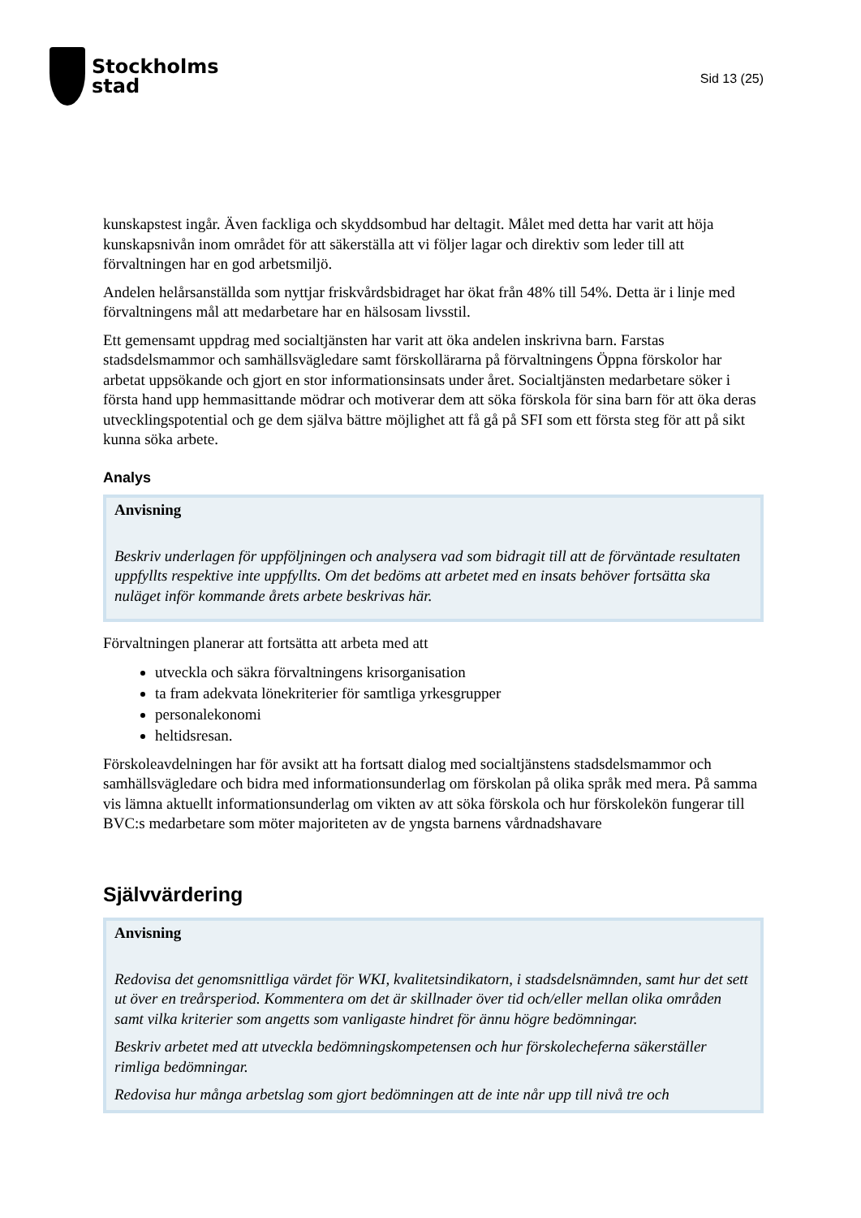Stockholms
stad
Sid 13 (25)
kunskapstest ingår. Även fackliga och skyddsombud har deltagit. Målet med detta har varit att höja kunskapsnivån inom området för att säkerställa att vi följer lagar och direktiv som leder till att förvaltningen har en god arbetsmiljö.
Andelen helårsanställda som nyttjar friskvårdsbidraget har ökat från 48% till 54%. Detta är i linje med förvaltningens mål att medarbetare har en hälsosam livsstil.
Ett gemensamt uppdrag med socialtjänsten har varit att öka andelen inskrivna barn. Farstas stadsdelsmammor och samhällsvägledare samt förskollärarna på förvaltningens Öppna förskolor har arbetat uppsökande och gjort en stor informationsinsats under året. Socialtjänsten medarbetare söker i första hand upp hemmasittande mödrar och motiverar dem att söka förskola för sina barn för att öka deras utvecklingspotential och ge dem själva bättre möjlighet att få gå på SFI som ett första steg för att på sikt kunna söka arbete.
Analys
Anvisning
Beskriv underlagen för uppföljningen och analysera vad som bidragit till att de förväntade resultaten uppfyllts respektive inte uppfyllts. Om det bedöms att arbetet med en insats behöver fortsätta ska nuläget inför kommande årets arbete beskrivas här.
Förvaltningen planerar att fortsätta att arbeta med att
utveckla och säkra förvaltningens krisorganisation
ta fram adekvata lönekriterier för samtliga yrkesgrupper
personalekonomi
heltidsresan.
Förskoleavdelningen har för avsikt att ha fortsatt dialog med socialtjänstens stadsdelsmammor och samhällsvägledare och bidra med informationsunderlag om förskolan på olika språk med mera. På samma vis lämna aktuellt informationsunderlag om vikten av att söka förskola och hur förskolekön fungerar till BVC:s medarbetare som möter majoriteten av de yngsta barnens vårdnadshavare
Självvärdering
Anvisning
Redovisa det genomsnittliga värdet för WKI, kvalitetsindikatorn, i stadsdelsnämnden, samt hur det sett ut över en treårsperiod. Kommentera om det är skillnader över tid och/eller mellan olika områden samt vilka kriterier som angetts som vanligaste hindret för ännu högre bedömningar.
Beskriv arbetet med att utveckla bedömningskompetensen och hur förskolecheferna säkerställer rimliga bedömningar.
Redovisa hur många arbetslag som gjort bedömningen att de inte når upp till nivå tre och